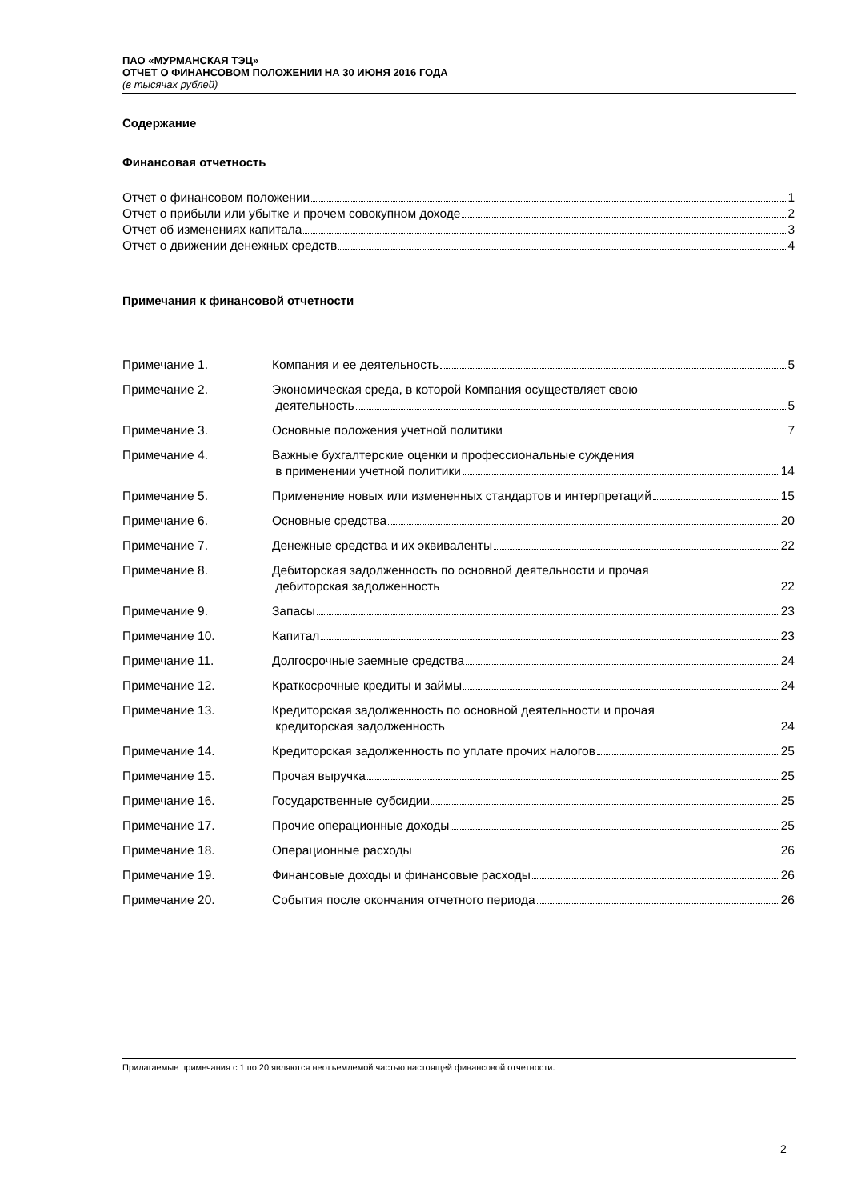ПАО «МУРМАНСКАЯ ТЭЦ»
ОТЧЕТ О ФИНАНСОВОМ ПОЛОЖЕНИИ НА 30 ИЮНЯ 2016 ГОДА
(в тысячах рублей)
Содержание
Финансовая отчетность
Отчет о финансовом положении 1
Отчет о прибыли или убытке и прочем совокупном доходе 2
Отчет об изменениях капитала 3
Отчет о движении денежных средств 4
Примечания к финансовой отчетности
Примечание 1.
Компания и ее деятельность 5
Примечание 2. Экономическая среда, в которой Компания осуществляет свою
деятельность 5
Примечание 3.
Основные положения учетной политики 7
Примечание 4. Важные бухгалтерские оценки и профессиональные суждения
в применении учетной политики 14
Примечание 5.
Применение новых или измененных стандартов и интерпретаций 15
Примечание 6.
Основные средства 20
Примечание 7.
Денежные средства и их эквиваленты 22
Примечание 8. Дебиторская задолженность по основной деятельности и прочая
дебиторская задолженность 22
Примечание 9.
Запасы 23
Примечание 10.
Капитал 23
Примечание 11.
Долгосрочные заемные средства 24
Примечание 12.
Краткосрочные кредиты и займы 24
Примечание 13. Кредиторская задолженность по основной деятельности и прочая
кредиторская задолженность 24
Примечание 14.
Кредиторская задолженность по уплате прочих налогов 25
Примечание 15.
Прочая выручка 25
Примечание 16.
Государственные субсидии 25
Примечание 17.
Прочие операционные доходы 25
Примечание 18.
Операционные расходы 26
Примечание 19.
Финансовые доходы и финансовые расходы 26
Примечание 20.
События после окончания отчетного периода 26
Прилагаемые примечания с 1 по 20 являются неотъемлемой частью настоящей финансовой отчетности.
2